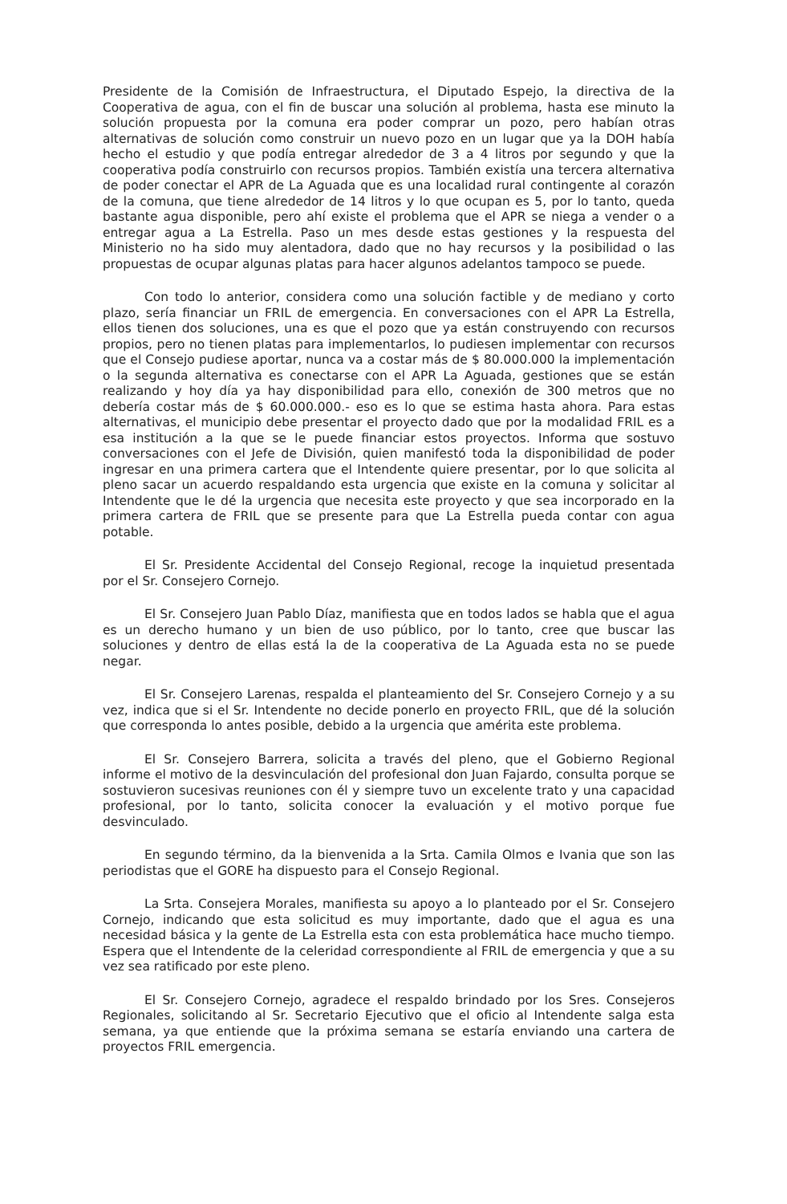Presidente de la Comisión de Infraestructura, el Diputado Espejo, la directiva de la Cooperativa de agua, con el fin de buscar una solución al problema, hasta ese minuto la solución propuesta por la comuna era poder comprar un pozo, pero habían otras alternativas de solución como construir un nuevo pozo en un lugar que ya la DOH había hecho el estudio y que podía entregar alrededor de 3 a 4 litros por segundo y que la cooperativa podía construirlo con recursos propios. También existía una tercera alternativa de poder conectar el APR de La Aguada que es una localidad rural contingente al corazón de la comuna, que tiene alrededor de 14 litros y lo que ocupan es 5, por lo tanto, queda bastante agua disponible, pero ahí existe el problema que el APR se niega a vender o a entregar agua a La Estrella. Paso un mes desde estas gestiones y la respuesta del Ministerio no ha sido muy alentadora, dado que no hay recursos y la posibilidad o las propuestas de ocupar algunas platas para hacer algunos adelantos tampoco se puede.
Con todo lo anterior, considera como una solución factible y de mediano y corto plazo, sería financiar un FRIL de emergencia. En conversaciones con el APR La Estrella, ellos tienen dos soluciones, una es que el pozo que ya están construyendo con recursos propios, pero no tienen platas para implementarlos, lo pudiesen implementar con recursos que el Consejo pudiese aportar, nunca va a costar más de $ 80.000.000 la implementación o la segunda alternativa es conectarse con el APR La Aguada, gestiones que se están realizando y hoy día ya hay disponibilidad para ello, conexión de 300 metros que no debería costar más de $ 60.000.000.- eso es lo que se estima hasta ahora. Para estas alternativas, el municipio debe presentar el proyecto dado que por la modalidad FRIL es a esa institución a la que se le puede financiar estos proyectos. Informa que sostuvo conversaciones con el Jefe de División, quien manifestó toda la disponibilidad de poder ingresar en una primera cartera que el Intendente quiere presentar, por lo que solicita al pleno sacar un acuerdo respaldando esta urgencia que existe en la comuna y solicitar al Intendente que le dé la urgencia que necesita este proyecto y que sea incorporado en la primera cartera de FRIL que se presente para que La Estrella pueda contar con agua potable.
El Sr. Presidente Accidental del Consejo Regional, recoge la inquietud presentada por el Sr. Consejero Cornejo.
El Sr. Consejero Juan Pablo Díaz, manifiesta que en todos lados se habla que el agua es un derecho humano y un bien de uso público, por lo tanto, cree que buscar las soluciones y dentro de ellas está la de la cooperativa de La Aguada esta no se puede negar.
El Sr. Consejero Larenas, respalda el planteamiento del Sr. Consejero Cornejo y a su vez, indica que si el Sr. Intendente no decide ponerlo en proyecto FRIL, que dé la solución que corresponda lo antes posible, debido a la urgencia que amérita este problema.
El Sr. Consejero Barrera, solicita a través del pleno, que el Gobierno Regional informe el motivo de la desvinculación del profesional don Juan Fajardo, consulta porque se sostuvieron sucesivas reuniones con él y siempre tuvo un excelente trato y una capacidad profesional, por lo tanto, solicita conocer la evaluación y el motivo porque fue desvinculado.
En segundo término, da la bienvenida a la Srta. Camila Olmos e Ivania que son las periodistas que el GORE ha dispuesto para el Consejo Regional.
La Srta. Consejera Morales, manifiesta su apoyo a lo planteado por el Sr. Consejero Cornejo, indicando que esta solicitud es muy importante, dado que el agua es una necesidad básica y la gente de La Estrella esta con esta problemática hace mucho tiempo. Espera que el Intendente de la celeridad correspondiente al FRIL de emergencia y que a su vez sea ratificado por este pleno.
El Sr. Consejero Cornejo, agradece el respaldo brindado por los Sres. Consejeros Regionales, solicitando al Sr. Secretario Ejecutivo que el oficio al Intendente salga esta semana, ya que entiende que la próxima semana se estaría enviando una cartera de proyectos FRIL emergencia.